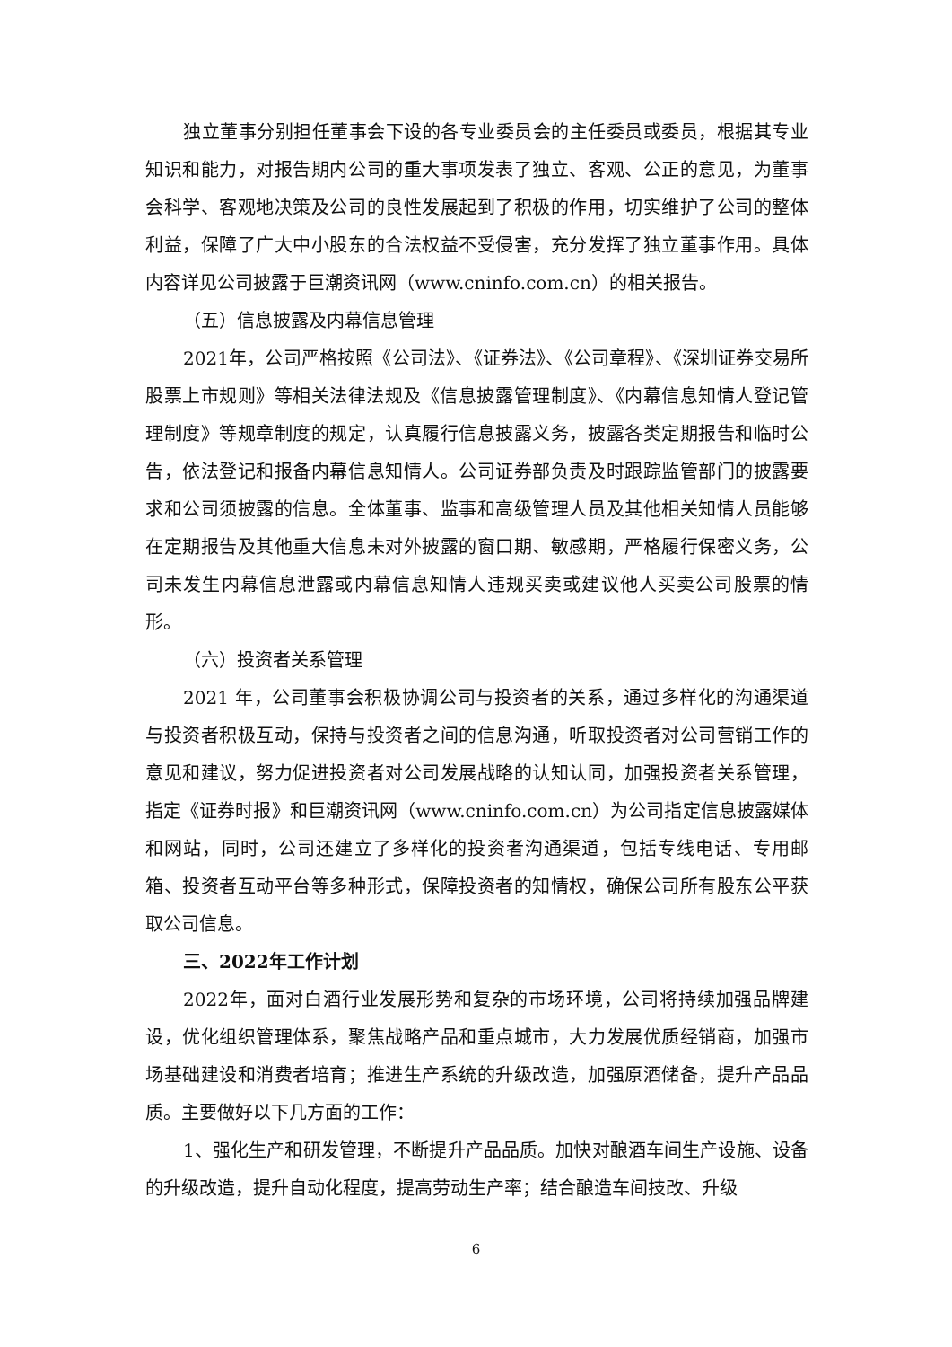独立董事分别担任董事会下设的各专业委员会的主任委员或委员，根据其专业知识和能力，对报告期内公司的重大事项发表了独立、客观、公正的意见，为董事会科学、客观地决策及公司的良性发展起到了积极的作用，切实维护了公司的整体利益，保障了广大中小股东的合法权益不受侵害，充分发挥了独立董事作用。具体内容详见公司披露于巨潮资讯网（www.cninfo.com.cn）的相关报告。
（五）信息披露及内幕信息管理
2021年，公司严格按照《公司法》、《证券法》、《公司章程》、《深圳证券交易所股票上市规则》等相关法律法规及《信息披露管理制度》、《内幕信息知情人登记管理制度》等规章制度的规定，认真履行信息披露义务，披露各类定期报告和临时公告，依法登记和报备内幕信息知情人。公司证券部负责及时跟踪监管部门的披露要求和公司须披露的信息。全体董事、监事和高级管理人员及其他相关知情人员能够在定期报告及其他重大信息未对外披露的窗口期、敏感期，严格履行保密义务，公司未发生内幕信息泄露或内幕信息知情人违规买卖或建议他人买卖公司股票的情形。
（六）投资者关系管理
2021 年，公司董事会积极协调公司与投资者的关系，通过多样化的沟通渠道与投资者积极互动，保持与投资者之间的信息沟通，听取投资者对公司营销工作的意见和建议，努力促进投资者对公司发展战略的认知认同，加强投资者关系管理，指定《证券时报》和巨潮资讯网（www.cninfo.com.cn）为公司指定信息披露媒体和网站，同时，公司还建立了多样化的投资者沟通渠道，包括专线电话、专用邮箱、投资者互动平台等多种形式，保障投资者的知情权，确保公司所有股东公平获取公司信息。
三、2022年工作计划
2022年，面对白酒行业发展形势和复杂的市场环境，公司将持续加强品牌建设，优化组织管理体系，聚焦战略产品和重点城市，大力发展优质经销商，加强市场基础建设和消费者培育；推进生产系统的升级改造，加强原酒储备，提升产品品质。主要做好以下几方面的工作：
1、强化生产和研发管理，不断提升产品品质。加快对酿酒车间生产设施、设备的升级改造，提升自动化程度，提高劳动生产率；结合酿造车间技改、升级
6